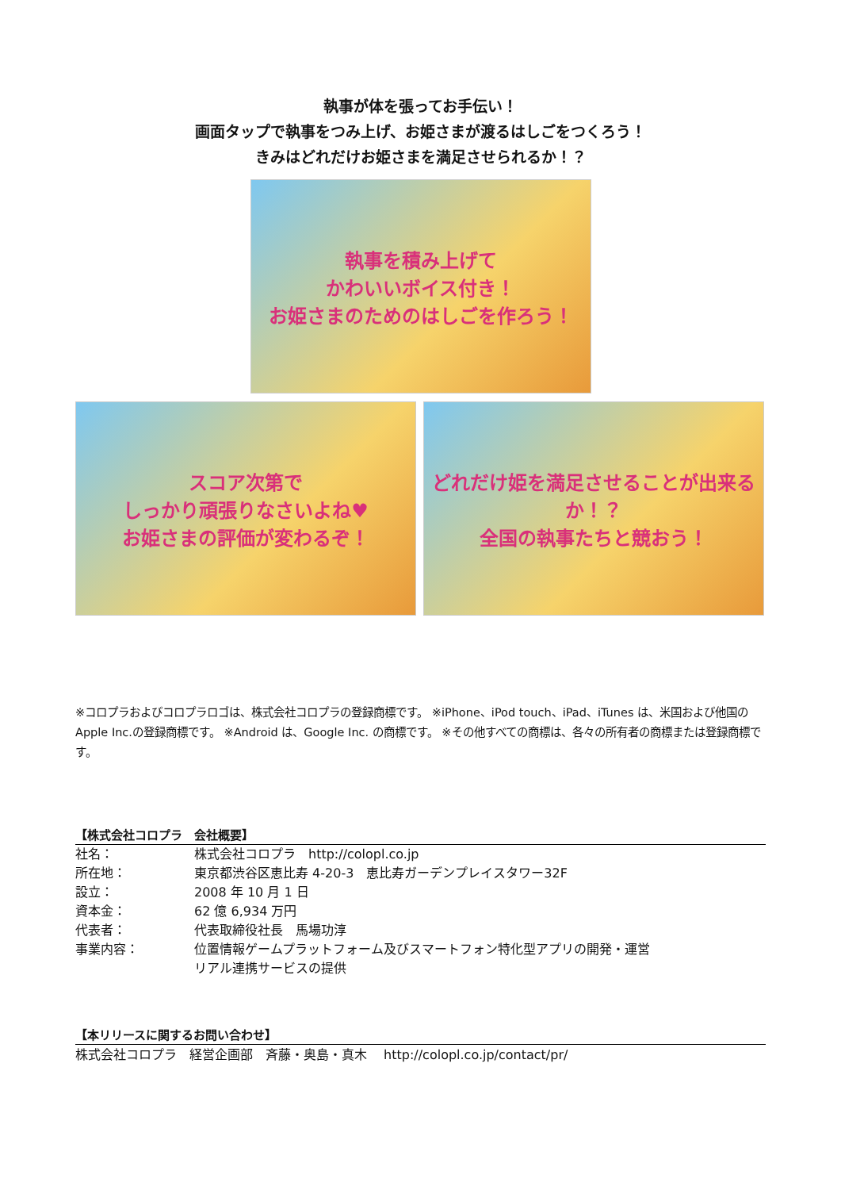執事が体を張ってお手伝い！
画面タップで執事をつみ上げ、お姫さまが渡るはしごをつくろう！
きみはどれだけお姫さまを満足させられるか！？
執事を積み上げて
かわいいボイス付き！
お姫さまのためのはしごを作ろう！
スコア次第で
しっかり頑張りなさいよね♥
お姫さまの評価が変わるぞ！
どれだけ姫を満足させることが出来るか！？
全国の執事たちと競おう！
※コロプラおよびコロプラロゴは、株式会社コロプラの登録商標です。 ※iPhone、iPod touch、iPad、iTunes は、米国および他国の Apple Inc.の登録商標です。 ※Android は、Google Inc. の商標です。 ※その他すべての商標は、各々の所有者の商標または登録商標です。
【株式会社コロプラ　会社概要】
| 社名： | 株式会社コロプラ http://colopl.co.jp |
| 所在地： | 東京都渋谷区恵比寿 4-20-3 恵比寿ガーデンプレイスタワー32F |
| 設立： | 2008 年 10 月 1 日 |
| 資本金： | 62 億 6,934 万円 |
| 代表者： | 代表取締役社長 馬場功淳 |
| 事業内容： | 位置情報ゲームプラットフォーム及びスマートフォン特化型アプリの開発・運営 リアル連携サービスの提供 |
【本リリースに関するお問い合わせ】
株式会社コロプラ　経営企画部　斉藤・奥島・真木　 http://colopl.co.jp/contact/pr/